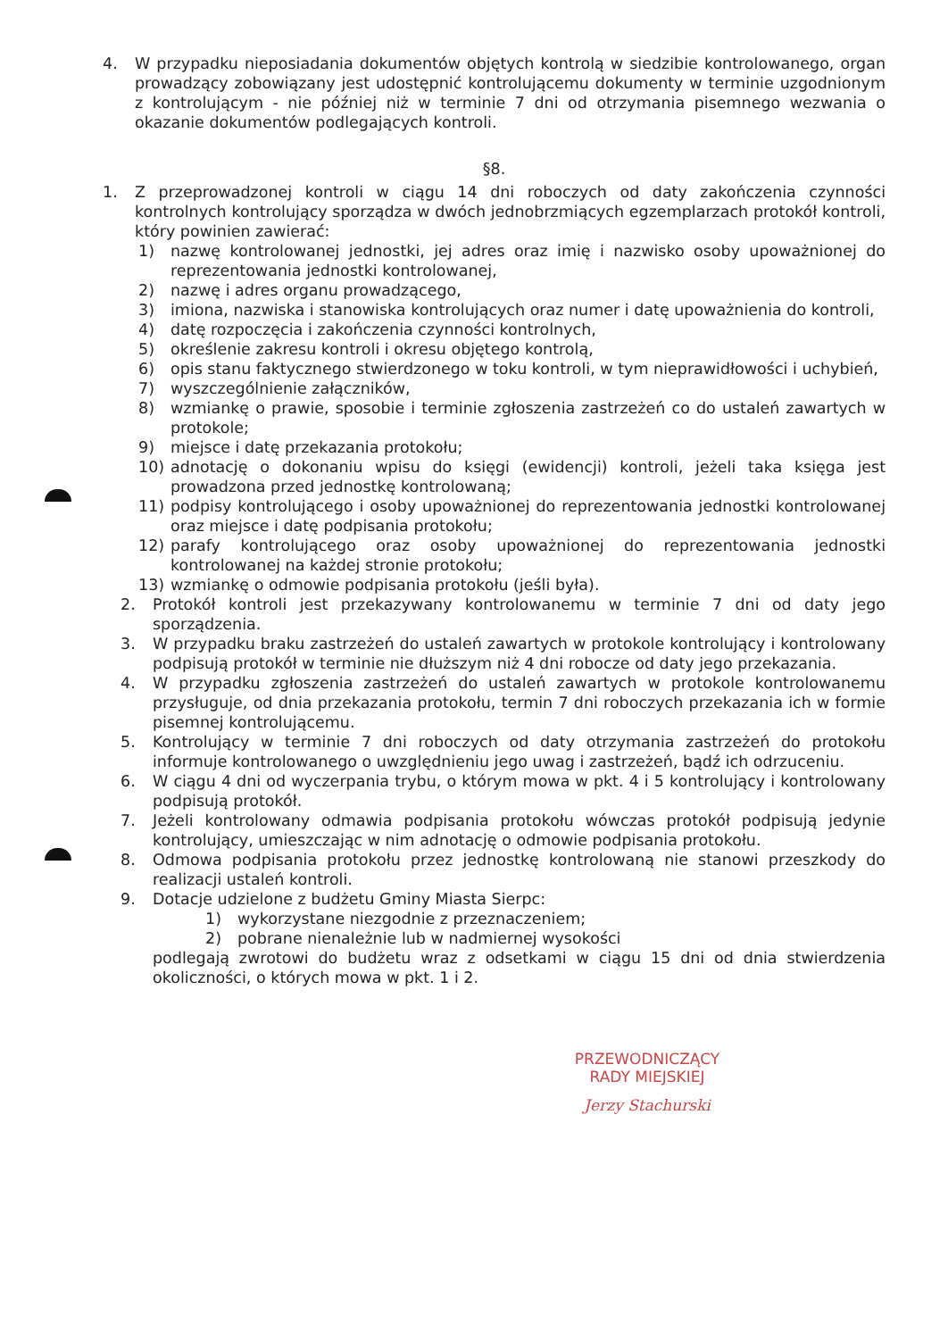4. W przypadku nieposiadania dokumentów objętych kontrolą w siedzibie kontrolowanego, organ prowadzący zobowiązany jest udostępnić kontrolującemu dokumenty w terminie uzgodnionym z kontrolującym - nie później niż w terminie 7 dni od otrzymania pisemnego wezwania o okazanie dokumentów podlegających kontroli.
§8.
1. Z przeprowadzonej kontroli w ciągu 14 dni roboczych od daty zakończenia czynności kontrolnych kontrolujący sporządza w dwóch jednobrzmiących egzemplarzach protokół kontroli, który powinien zawierać:
1) nazwę kontrolowanej jednostki, jej adres oraz imię i nazwisko osoby upoważnionej do reprezentowania jednostki kontrolowanej,
2) nazwę i adres organu prowadzącego,
3) imiona, nazwiska i stanowiska kontrolujących oraz numer i datę upoważnienia do kontroli,
4) datę rozpoczęcia i zakończenia czynności kontrolnych,
5) określenie zakresu kontroli i okresu objętego kontrolą,
6) opis stanu faktycznego stwierdzonego w toku kontroli, w tym nieprawidłowości i uchybień,
7) wyszczególnienie załączników,
8) wzmiankę o prawie, sposobie i terminie zgłoszenia zastrzeżeń co do ustaleń zawartych w protokole;
9) miejsce i datę przekazania protokołu;
10) adnotację o dokonaniu wpisu do księgi (ewidencji) kontroli, jeżeli taka księga jest prowadzona przed jednostkę kontrolowaną;
11) podpisy kontrolującego i osoby upoważnionej do reprezentowania jednostki kontrolowanej oraz miejsce i datę podpisania protokołu;
12) parafy kontrolującego oraz osoby upoważnionej do reprezentowania jednostki kontrolowanej na każdej stronie protokołu;
13) wzmiankę o odmowie podpisania protokołu (jeśli była).
2. Protokół kontroli jest przekazywany kontrolowanemu w terminie 7 dni od daty jego sporządzenia.
3. W przypadku braku zastrzeżeń do ustaleń zawartych w protokole kontrolujący i kontrolowany podpisują protokół w terminie nie dłuższym niż 4 dni robocze od daty jego przekazania.
4. W przypadku zgłoszenia zastrzeżeń do ustaleń zawartych w protokole kontrolowanemu przysługuje, od dnia przekazania protokołu, termin 7 dni roboczych przekazania ich w formie pisemnej kontrolującemu.
5. Kontrolujący w terminie 7 dni roboczych od daty otrzymania zastrzeżeń do protokołu informuje kontrolowanego o uwzględnieniu jego uwag i zastrzeżeń, bądź ich odrzuceniu.
6. W ciągu 4 dni od wyczerpania trybu, o którym mowa w pkt. 4 i 5 kontrolujący i kontrolowany podpisują protokół.
7. Jeżeli kontrolowany odmawia podpisania protokołu wówczas protokół podpisują jedynie kontrolujący, umieszczając w nim adnotację o odmowie podpisania protokołu.
8. Odmowa podpisania protokołu przez jednostkę kontrolowaną nie stanowi przeszkody do realizacji ustaleń kontroli.
9. Dotacje udzielone z budżetu Gminy Miasta Sierpc:
1) wykorzystane niezgodnie z przeznaczeniem;
2) pobrane nienależnie lub w nadmiernej wysokości
podlegają zwrotowi do budżetu wraz z odsetkami w ciągu 15 dni od dnia stwierdzenia okoliczności, o których mowa w pkt. 1 i 2.
PRZEWODNICZĄCY
RADY MIEJSKIEJ
Jerzy Stachurski